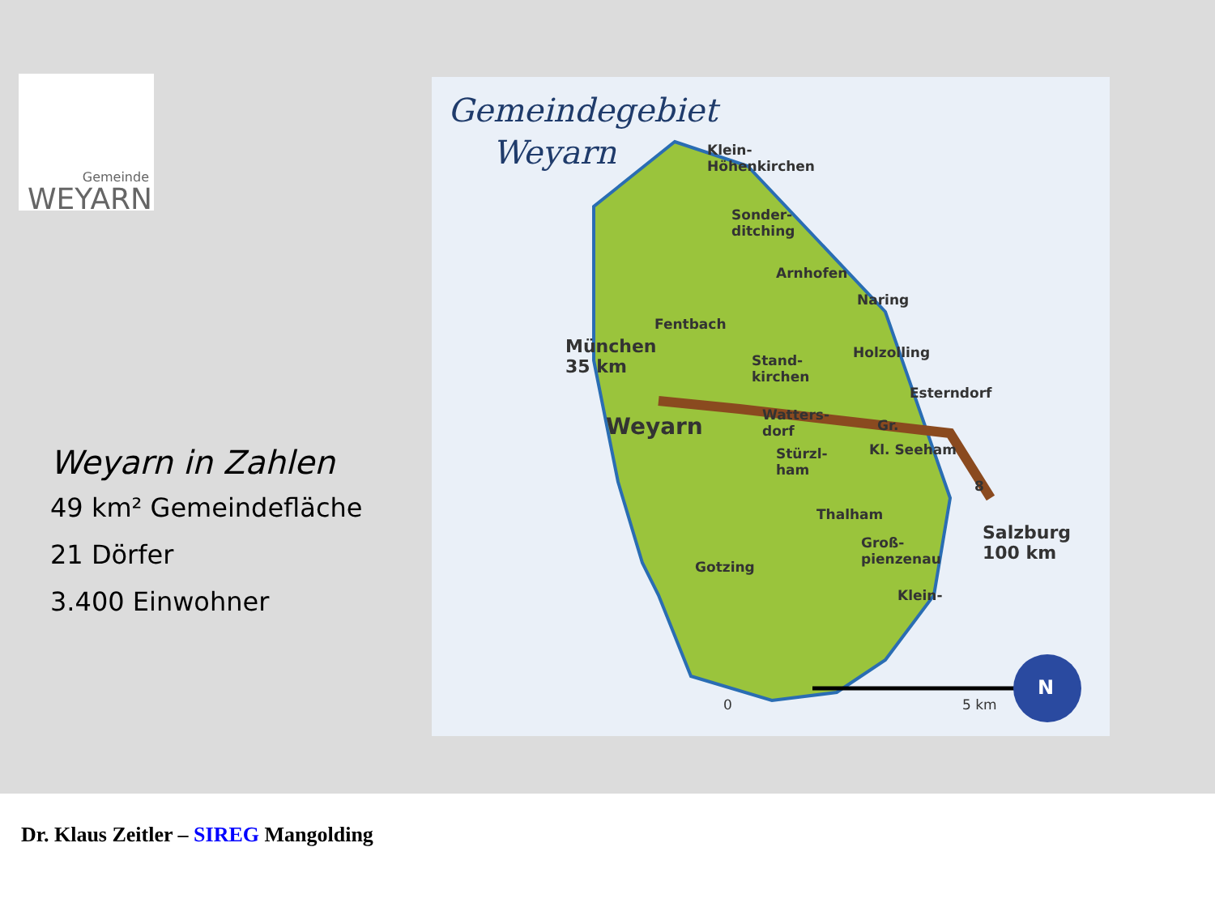Gemeinde
WEYARN
Weyarn in Zahlen
49 km² Gemeindefläche
21 Dörfer
3.400 Einwohner
Gemeindegebiet
Weyarn
Klein-
Höhenkirchen
Sonder-
ditching
Arnhofen
Naring
Fentbach
München
35 km
Stand-
kirchen
Holzolling
Esterndorf
Weyarn
Watters-
dorf
Gr.
Stürzl-
ham
Kl. Seeham
8
Thalham
Groß-
pienzenau
Salzburg
100 km
Gotzing
Klein-
0 5 km
N
Dr. Klaus Zeitler – SIREG Mangolding